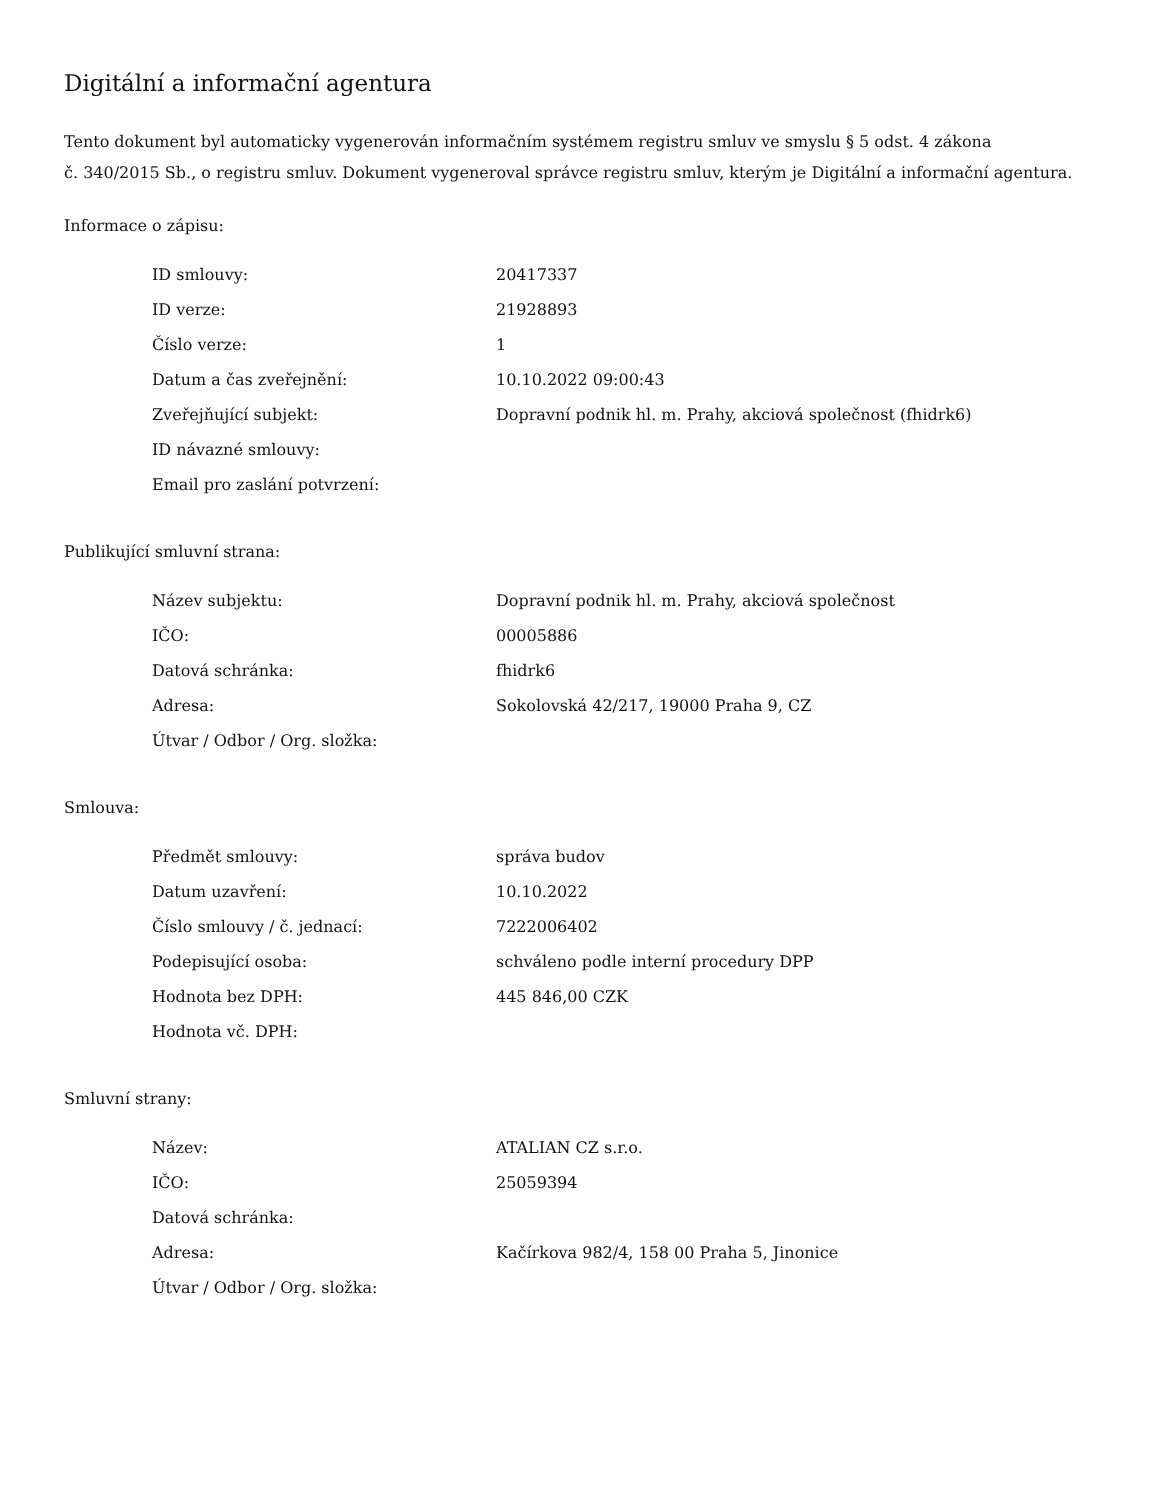Digitální a informační agentura
Tento dokument byl automaticky vygenerován informačním systémem registru smluv ve smyslu § 5 odst. 4 zákona
č. 340/2015 Sb., o registru smluv. Dokument vygeneroval správce registru smluv, kterým je Digitální a informační agentura.
Informace o zápisu:
| ID smlouvy: | 20417337 |
| ID verze: | 21928893 |
| Číslo verze: | 1 |
| Datum a čas zveřejnění: | 10.10.2022 09:00:43 |
| Zveřejňující subjekt: | Dopravní podnik hl. m. Prahy, akciová společnost (fhidrk6) |
| ID návazné smlouvy: | |
| Email pro zaslání potvrzení: | |
Publikující smluvní strana:
| Název subjektu: | Dopravní podnik hl. m. Prahy, akciová společnost |
| IČO: | 00005886 |
| Datová schránka: | fhidrk6 |
| Adresa: | Sokolovská 42/217, 19000 Praha 9, CZ |
| Útvar / Odbor / Org. složka: | |
Smlouva:
| Předmět smlouvy: | správa budov |
| Datum uzavření: | 10.10.2022 |
| Číslo smlouvy / č. jednací: | 7222006402 |
| Podepisující osoba: | schváleno podle interní procedury DPP |
| Hodnota bez DPH: | 445 846,00 CZK |
| Hodnota vč. DPH: | |
Smluvní strany:
| Název: | ATALIAN CZ s.r.o. |
| IČO: | 25059394 |
| Datová schránka: | |
| Adresa: | Kačírkova 982/4, 158 00 Praha 5, Jinonice |
| Útvar / Odbor / Org. složka: | |